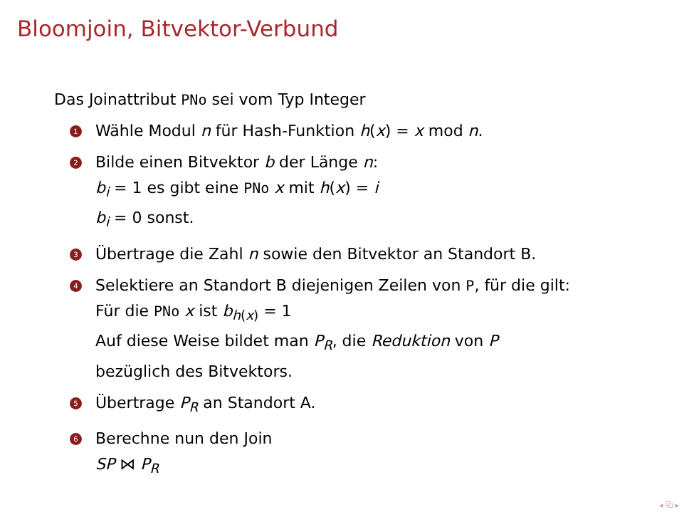Bloomjoin, Bitvektor-Verbund
Das Joinattribut PNo sei vom Typ Integer
1 Wähle Modul n für Hash-Funktion h(x) = x mod n.
2 Bilde einen Bitvektor b der Länge n:
b<sub>i</sub> = 1 es gibt eine PNo x mit h(x) = i
b<sub>i</sub> = 0 sonst.
3 Übertrage die Zahl n sowie den Bitvektor an Standort B.
4 Selektiere an Standort B diejenigen Zeilen von P, für die gilt:
Für die PNo x ist b<sub>h(x)</sub> = 1
Auf diese Weise bildet man P<sub>R</sub>, die Reduktion von P
bezüglich des Bitvektors.
5 Übertrage P<sub>R</sub> an Standort A.
6 Berechne nun den Join
SP ⋈ P<sub>R</sub>
◂ ⧉ ▸